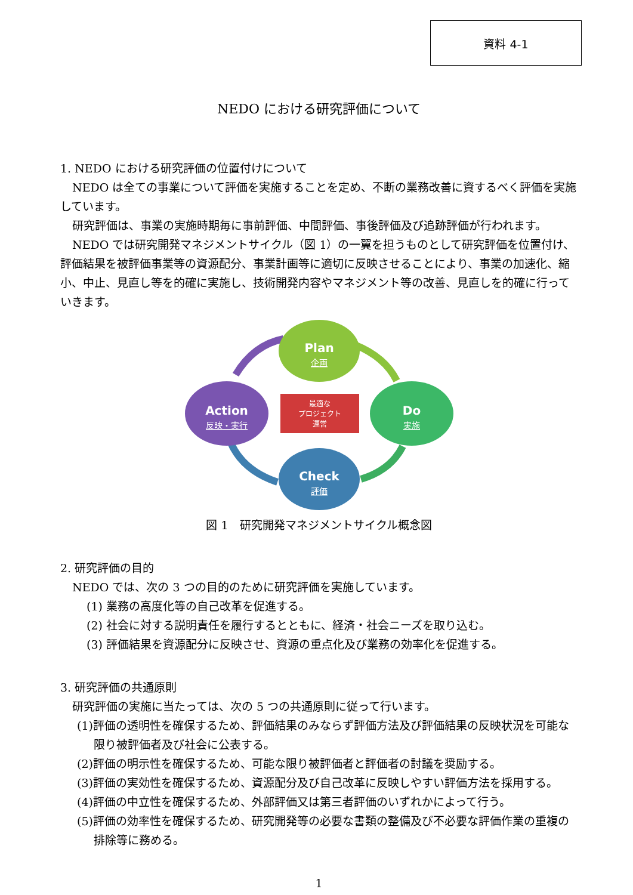資料 4-1
NEDO における研究評価について
1. NEDO における研究評価の位置付けについて
NEDO は全ての事業について評価を実施することを定め、不断の業務改善に資するべく評価を実施しています。
研究評価は、事業の実施時期毎に事前評価、中間評価、事後評価及び追跡評価が行われます。
NEDO では研究開発マネジメントサイクル（図 1）の一翼を担うものとして研究評価を位置付け、評価結果を被評価事業等の資源配分、事業計画等に適切に反映させることにより、事業の加速化、縮小、中止、見直し等を的確に実施し、技術開発内容やマネジメント等の改善、見直しを的確に行っていきます。
Plan
企画
Do
実施
Check
評価
Action
反映・実行
最適な
プロジェクト
運営
図 1　研究開発マネジメントサイクル概念図
2. 研究評価の目的
NEDO では、次の 3 つの目的のために研究評価を実施しています。
(1) 業務の高度化等の自己改革を促進する。
(2) 社会に対する説明責任を履行するとともに、経済・社会ニーズを取り込む。
(3) 評価結果を資源配分に反映させ、資源の重点化及び業務の効率化を促進する。
3. 研究評価の共通原則
研究評価の実施に当たっては、次の 5 つの共通原則に従って行います。
(1)評価の透明性を確保するため、評価結果のみならず評価方法及び評価結果の反映状況を可能な限り被評価者及び社会に公表する。
(2)評価の明示性を確保するため、可能な限り被評価者と評価者の討議を奨励する。
(3)評価の実効性を確保するため、資源配分及び自己改革に反映しやすい評価方法を採用する。
(4)評価の中立性を確保するため、外部評価又は第三者評価のいずれかによって行う。
(5)評価の効率性を確保するため、研究開発等の必要な書類の整備及び不必要な評価作業の重複の排除等に務める。
1